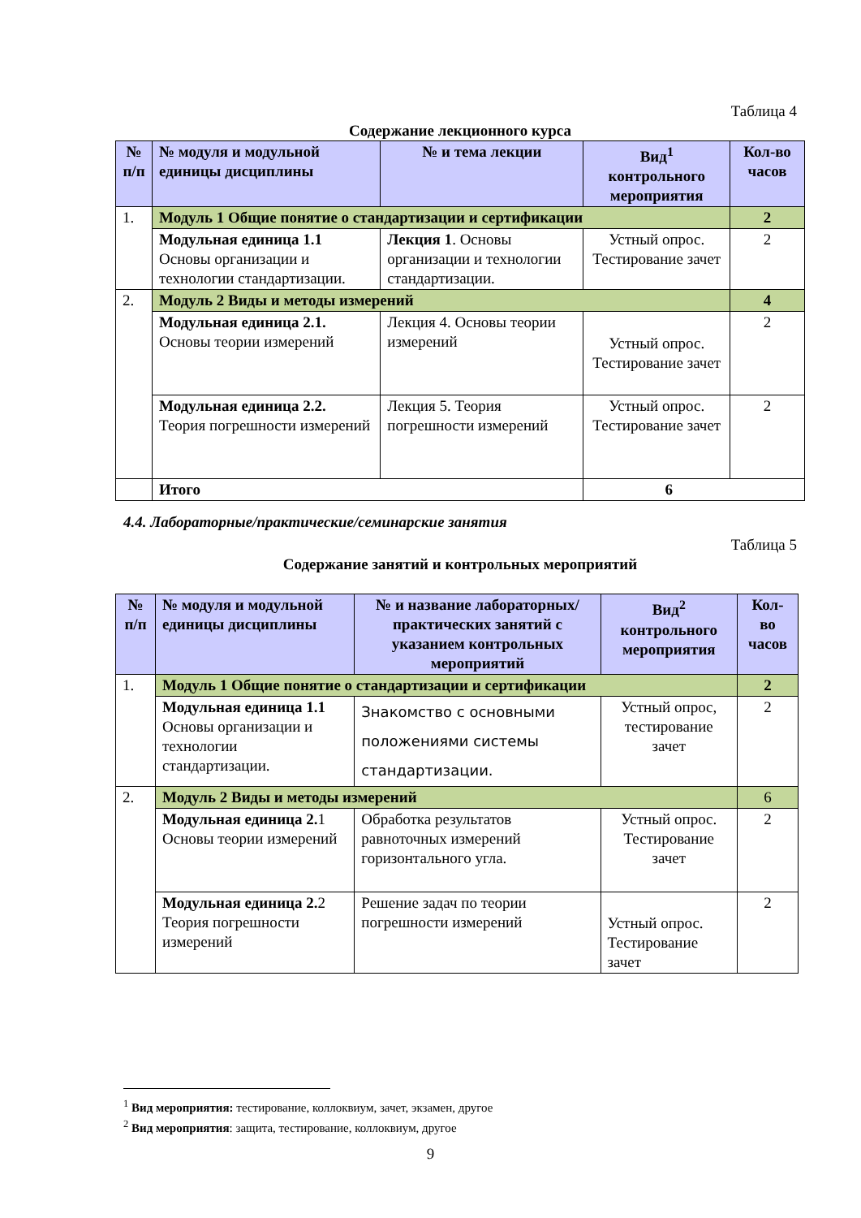Таблица 4
Содержание лекционного курса
| № п/п | № модуля и модульной единицы дисциплины | № и тема лекции | Вид<sup>1</sup> контрольного мероприятия | Кол-во часов |
| --- | --- | --- | --- | --- |
| 1. | Модуль 1 Общие понятие о стандартизации и сертификации | | | 2 |
| | Модульная единица 1.1 Основы организации и технологии стандартизации. | Лекция 1 . Основы организации и технологии стандартизации. | Устный опрос. Тестирование зачет | 2 |
| 2. | Модуль 2 Виды и методы измерений | | | 4 |
| | Модульная единица 2.1. Основы теории измерений | Лекция 4. Основы теории измерений | Устный опрос. Тестирование зачет | 2 |
| | Модульная единица 2.2. Теория погрешности измерений | Лекция 5. Теория погрешности измерений | Устный опрос. Тестирование зачет | 2 |
| | Итого | | 6 | |
4.4. Лабораторные/практические/семинарские занятия
Таблица 5
Содержание занятий и контрольных мероприятий
| № п/п | № модуля и модульной единицы дисциплины | № и название лабораторных/ практических занятий с указанием контрольных мероприятий | Вид<sup>2</sup> контрольного мероприятия | Кол-во часов |
| --- | --- | --- | --- | --- |
| 1. | Модуль 1 Общие понятие о стандартизации и сертификации | | | 2 |
| | Модульная единица 1.1 Основы организации и технологии стандартизации. | Знакомство с основными положениями системы стандартизации. | Устный опрос, тестирование зачет | 2 |
| 2. | Модуль 2 Виды и методы измерений | | | 6 |
| | Модульная единица 2. 1 Основы теории измерений | Обработка результатов равноточных измерений горизонтального угла. | Устный опрос. Тестирование зачет | 2 |
| | Модульная единица 2. 2 Теория погрешности измерений | Решение задач по теории погрешности измерений | Устный опрос. Тестирование зачет | 2 |
<sup>1</sup> Вид мероприятия: тестирование, коллоквиум, зачет, экзамен, другое
<sup>2</sup> Вид мероприятия: защита, тестирование, коллоквиум, другое
9